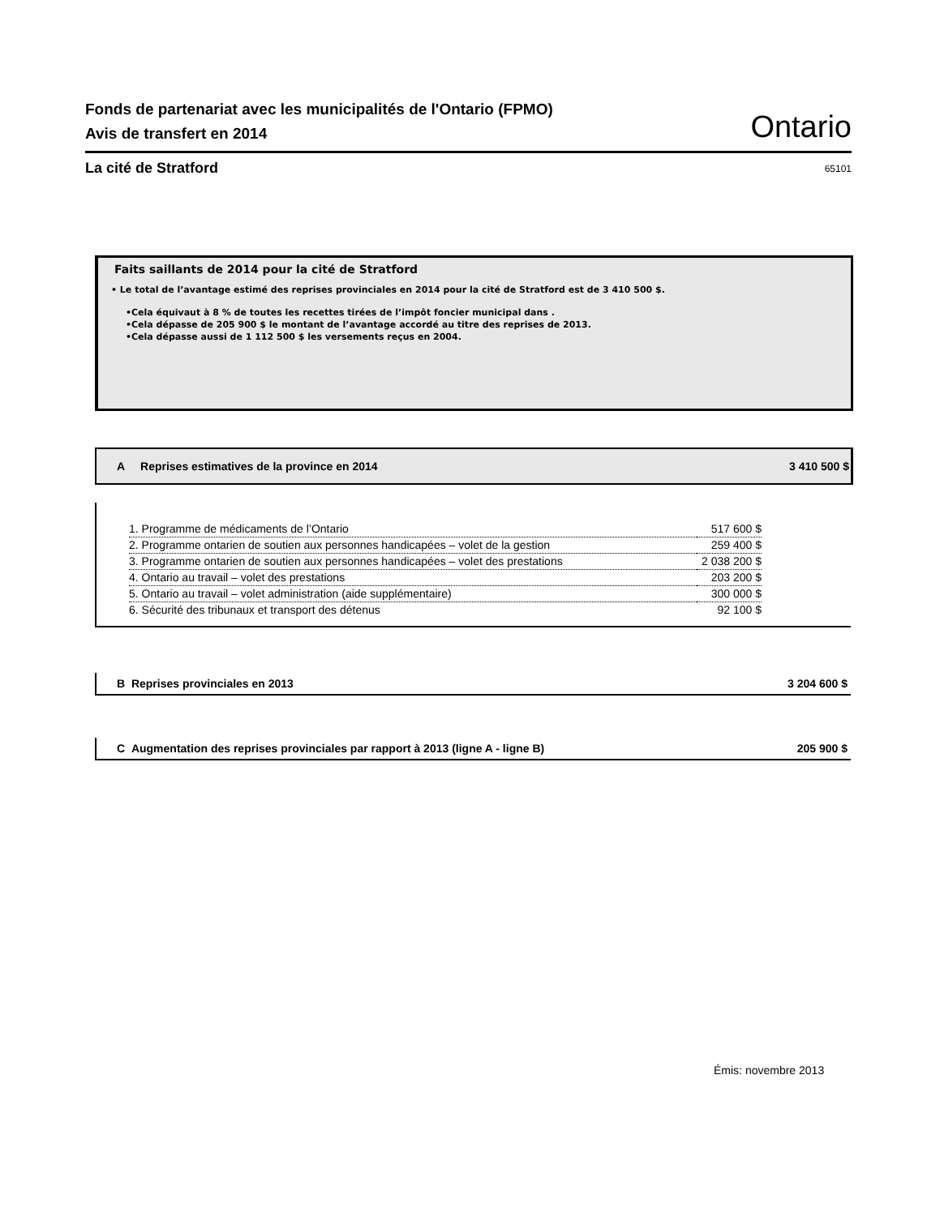Fonds de partenariat avec les municipalités de l'Ontario (FPMO)
Avis de transfert en 2014
Ontario
La cité de Stratford 65101
Faits saillants de 2014 pour la cité de Stratford
• Le total de l’avantage estimé des reprises provinciales en 2014 pour la cité de Stratford est de 3 410 500 $.
•Cela équivaut à 8 % de toutes les recettes tirées de l’impôt foncier municipal dans .
•Cela dépasse de 205 900 $ le montant de l’avantage accordé au titre des reprises de 2013.
•Cela dépasse aussi de 1 112 500 $ les versements reçus en 2004.
A Reprises estimatives de la province en 2014 3 410 500 $
| 1. Programme de médicaments de l’Ontario | 517 600 $ |
| 2. Programme ontarien de soutien aux personnes handicapées – volet de la gestion | 259 400 $ |
| 3. Programme ontarien de soutien aux personnes handicapées – volet des prestations | 2 038 200 $ |
| 4. Ontario au travail – volet des prestations | 203 200 $ |
| 5. Ontario au travail – volet administration (aide supplémentaire) | 300 000 $ |
| 6. Sécurité des tribunaux et transport des détenus | 92 100 $ |
B Reprises provinciales en 2013 3 204 600 $
C Augmentation des reprises provinciales par rapport à 2013 (ligne A - ligne B) 205 900 $
Émis: novembre 2013